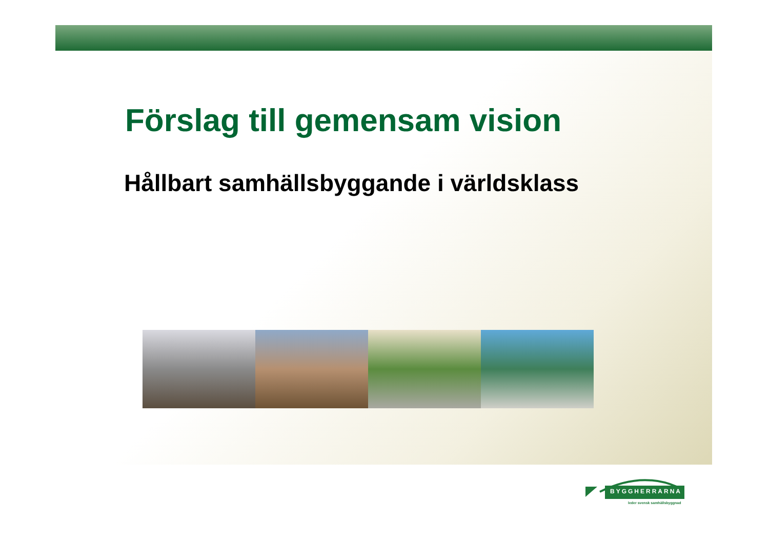Förslag till gemensam vision
Hållbart samhällsbyggande i världsklass
BYGGHERRARNA
leder svensk samhällsbyggnad